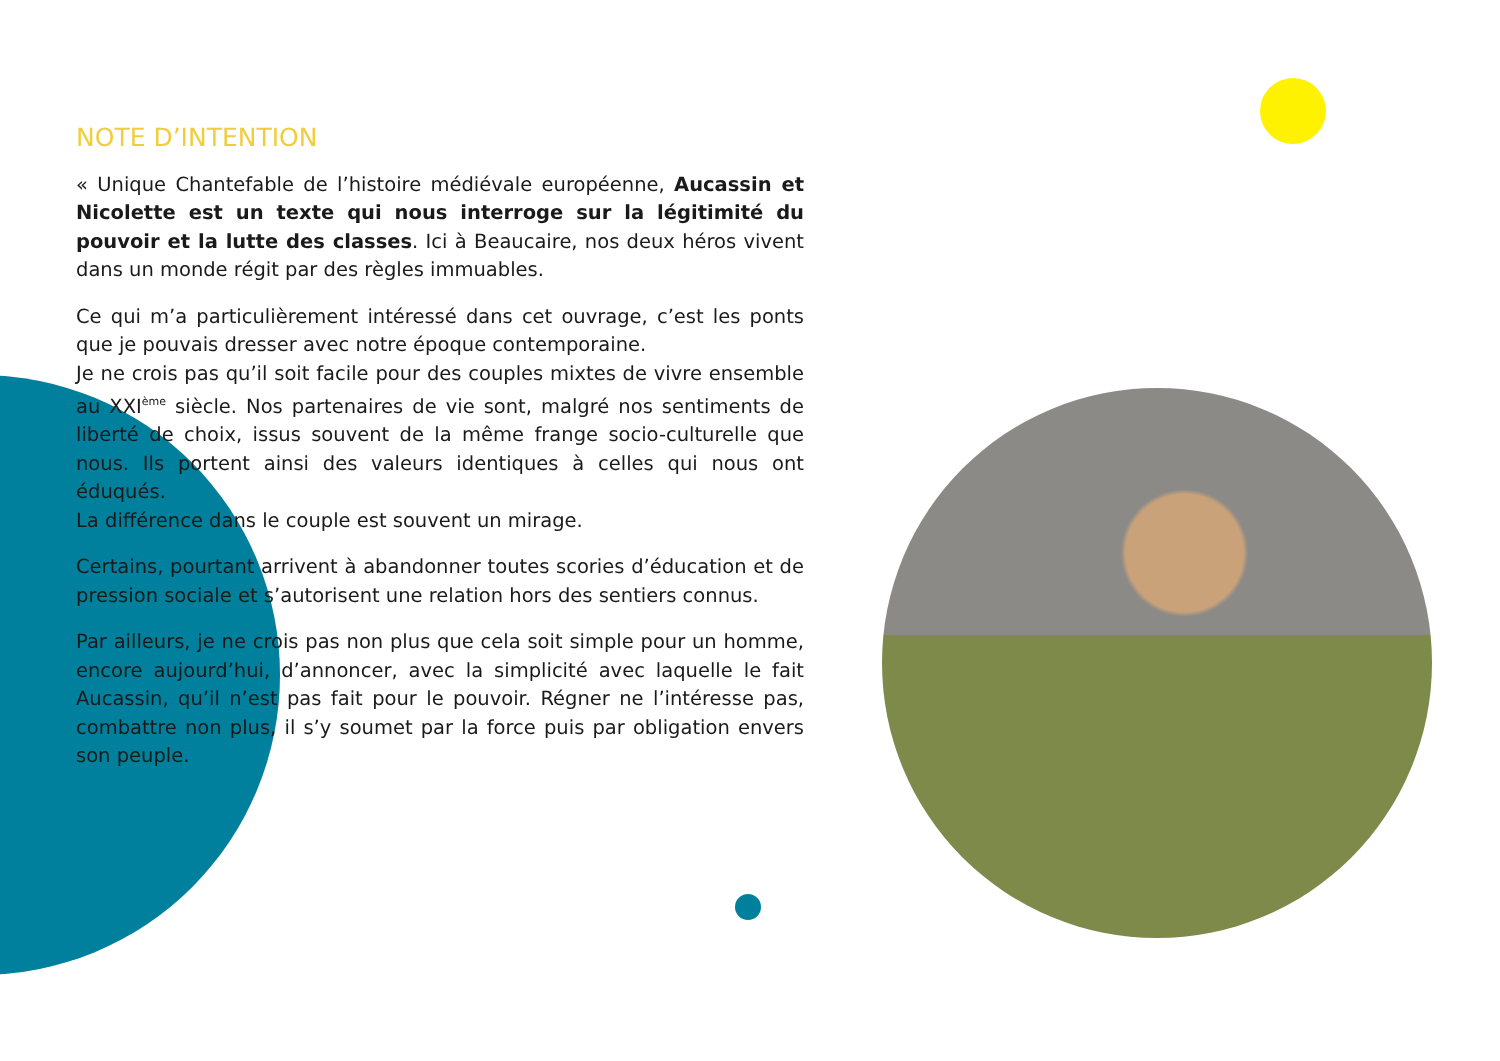NOTE D’INTENTION
« Unique Chantefable de l’histoire médiévale européenne, Aucassin et Nicolette est un texte qui nous interroge sur la légitimité du pouvoir et la lutte des classes. Ici à Beaucaire, nos deux héros vivent dans un monde régit par des règles immuables.
Ce qui m’a particulièrement intéressé dans cet ouvrage, c’est les ponts que je pouvais dresser avec notre époque contemporaine.
Je ne crois pas qu’il soit facile pour des couples mixtes de vivre ensemble au XXI<sup>ème</sup> siècle. Nos partenaires de vie sont, malgré nos sentiments de liberté de choix, issus souvent de la même frange socio-culturelle que nous. Ils portent ainsi des valeurs identiques à celles qui nous ont éduqués.
La différence dans le couple est souvent un mirage.
Certains, pourtant arrivent à abandonner toutes scories d’éducation et de pression sociale et s’autorisent une relation hors des sentiers connus.
Par ailleurs, je ne crois pas non plus que cela soit simple pour un homme, encore aujourd’hui, d’annoncer, avec la simplicité avec laquelle le fait Aucassin, qu’il n’est pas fait pour le pouvoir. Régner ne l’intéresse pas, combattre non plus, il s’y soumet par la force puis par obligation envers son peuple.